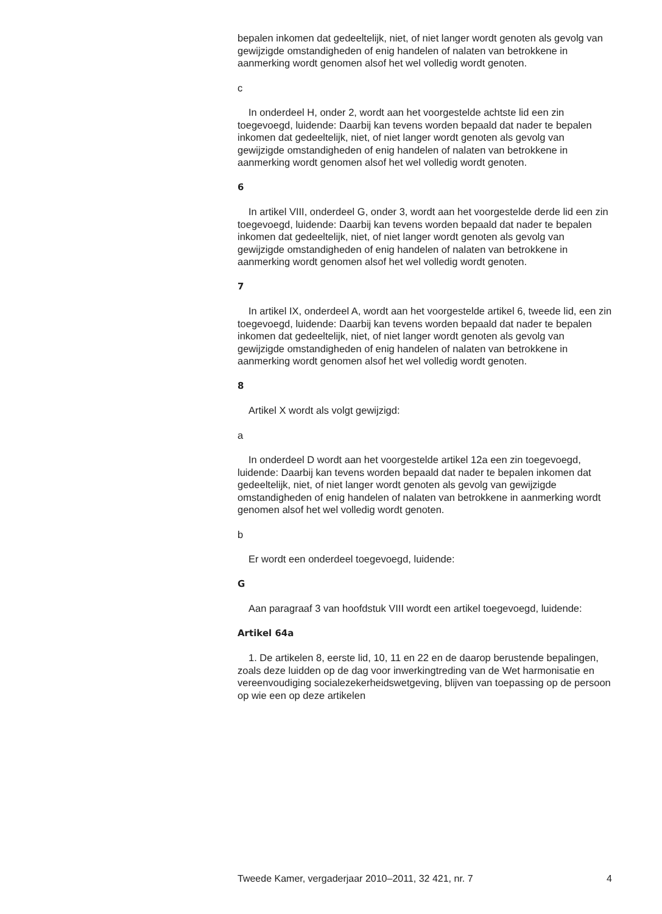bepalen inkomen dat gedeeltelijk, niet, of niet langer wordt genoten als gevolg van gewijzigde omstandigheden of enig handelen of nalaten van betrokkene in aanmerking wordt genomen alsof het wel volledig wordt genoten.
c
In onderdeel H, onder 2, wordt aan het voorgestelde achtste lid een zin toegevoegd, luidende: Daarbij kan tevens worden bepaald dat nader te bepalen inkomen dat gedeeltelijk, niet, of niet langer wordt genoten als gevolg van gewijzigde omstandigheden of enig handelen of nalaten van betrokkene in aanmerking wordt genomen alsof het wel volledig wordt genoten.
6
In artikel VIII, onderdeel G, onder 3, wordt aan het voorgestelde derde lid een zin toegevoegd, luidende: Daarbij kan tevens worden bepaald dat nader te bepalen inkomen dat gedeeltelijk, niet, of niet langer wordt genoten als gevolg van gewijzigde omstandigheden of enig handelen of nalaten van betrokkene in aanmerking wordt genomen alsof het wel volledig wordt genoten.
7
In artikel IX, onderdeel A, wordt aan het voorgestelde artikel 6, tweede lid, een zin toegevoegd, luidende: Daarbij kan tevens worden bepaald dat nader te bepalen inkomen dat gedeeltelijk, niet, of niet langer wordt genoten als gevolg van gewijzigde omstandigheden of enig handelen of nalaten van betrokkene in aanmerking wordt genomen alsof het wel volledig wordt genoten.
8
Artikel X wordt als volgt gewijzigd:
a
In onderdeel D wordt aan het voorgestelde artikel 12a een zin toegevoegd, luidende: Daarbij kan tevens worden bepaald dat nader te bepalen inkomen dat gedeeltelijk, niet, of niet langer wordt genoten als gevolg van gewijzigde omstandigheden of enig handelen of nalaten van betrokkene in aanmerking wordt genomen alsof het wel volledig wordt genoten.
b
Er wordt een onderdeel toegevoegd, luidende:
G
Aan paragraaf 3 van hoofdstuk VIII wordt een artikel toegevoegd, luidende:
Artikel 64a
1. De artikelen 8, eerste lid, 10, 11 en 22 en de daarop berustende bepalingen, zoals deze luidden op de dag voor inwerkingtreding van de Wet harmonisatie en vereenvoudiging socialezekerheidswetgeving, blijven van toepassing op de persoon op wie een op deze artikelen
Tweede Kamer, vergaderjaar 2010–2011, 32 421, nr. 7 4